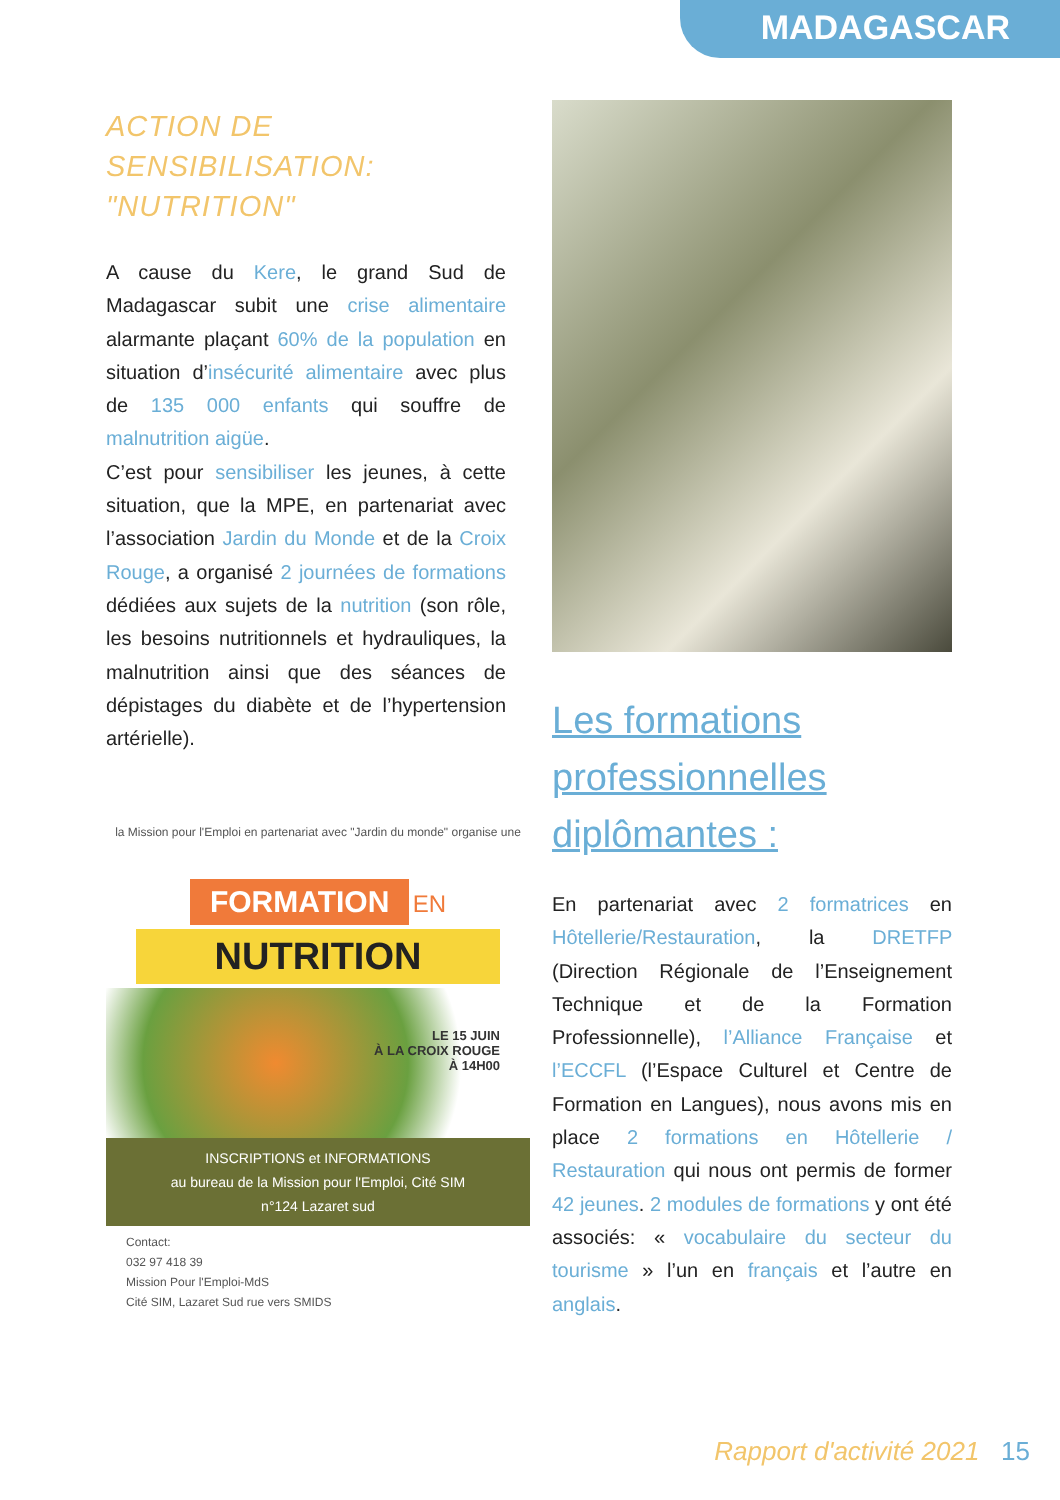MADAGASCAR
ACTION DE SENSIBILISATION: "NUTRITION"
A cause du Kere, le grand Sud de Madagascar subit une crise alimentaire alarmante plaçant 60% de la population en situation d’insécurité alimentaire avec plus de 135 000 enfants qui souffre de malnutrition aigüe.
C’est pour sensibiliser les jeunes, à cette situation, que la MPE, en partenariat avec l’association Jardin du Monde et de la Croix Rouge, a organisé 2 journées de formations dédiées aux sujets de la nutrition (son rôle, les besoins nutritionnels et hydrauliques, la malnutrition ainsi que des séances de dépistages du diabète et de l’hypertension artérielle).
la Mission pour l'Emploi en partenariat avec "Jardin du monde" organise une
FORMATION
EN
NUTRITION
LE 15 JUIN
À LA CROIX ROUGE
À 14H00
INSCRIPTIONS et INFORMATIONS
au bureau de la Mission pour l'Emploi, Cité SIM
n°124 Lazaret sud
Contact:
032 97 418 39
Mission Pour l'Emploi-MdS
Cité SIM, Lazaret Sud rue vers SMIDS
Les formations professionnelles diplômantes :
En partenariat avec 2 formatrices en Hôtellerie/Restauration, la DRETFP (Direction Régionale de l’Enseignement Technique et de la Formation Professionnelle), l’Alliance Française et l’ECCFL (l’Espace Culturel et Centre de Formation en Langues), nous avons mis en place 2 formations en Hôtellerie / Restauration qui nous ont permis de former 42 jeunes. 2 modules de formations y ont été associés: « vocabulaire du secteur du tourisme » l’un en français et l’autre en anglais.
Rapport d'activité 2021 15